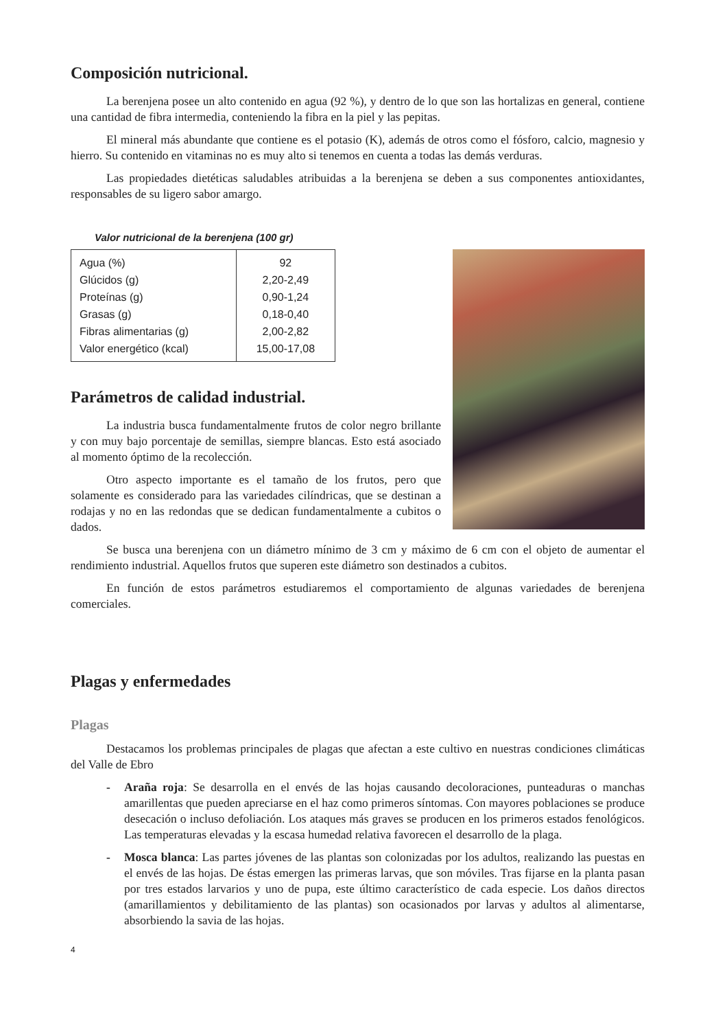Composición nutricional.
La berenjena posee un alto contenido en agua (92 %), y dentro de lo que son las hortalizas en general, contiene una cantidad de fibra intermedia, conteniendo la fibra en la piel y las pepitas.
El mineral más abundante que contiene es el potasio (K), además de otros como el fósforo, calcio, magnesio y hierro. Su contenido en vitaminas no es muy alto si tenemos en cuenta a todas las demás verduras.
Las propiedades dietéticas saludables atribuidas a la berenjena se deben a sus componentes antioxidantes, responsables de su ligero sabor amargo.
Valor nutricional de la berenjena (100 gr)
| Agua (%) | 92 |
| Glúcidos (g) | 2,20-2,49 |
| Proteínas (g) | 0,90-1,24 |
| Grasas (g) | 0,18-0,40 |
| Fibras alimentarias (g) | 2,00-2,82 |
| Valor energético (kcal) | 15,00-17,08 |
Parámetros de calidad industrial.
La industria busca fundamentalmente frutos de color negro brillante y con muy bajo porcentaje de semillas, siempre blancas. Esto está asociado al momento óptimo de la recolección.
Otro aspecto importante es el tamaño de los frutos, pero que solamente es considerado para las variedades cilíndricas, que se destinan a rodajas y no en las redondas que se dedican fundamentalmente a cubitos o dados.
Se busca una berenjena con un diámetro mínimo de 3 cm y máximo de 6 cm con el objeto de aumentar el rendimiento industrial. Aquellos frutos que superen este diámetro son destinados a cubitos.
En función de estos parámetros estudiaremos el comportamiento de algunas variedades de berenjena comerciales.
Plagas y enfermedades
Plagas
Destacamos los problemas principales de plagas que afectan a este cultivo en nuestras condiciones climáticas del Valle de Ebro
- Araña roja: Se desarrolla en el envés de las hojas causando decoloraciones, punteaduras o manchas amarillentas que pueden apreciarse en el haz como primeros síntomas. Con mayores poblaciones se produce desecación o incluso defoliación. Los ataques más graves se producen en los primeros estados fenológicos. Las temperaturas elevadas y la escasa humedad relativa favorecen el desarrollo de la plaga.
- Mosca blanca: Las partes jóvenes de las plantas son colonizadas por los adultos, realizando las puestas en el envés de las hojas. De éstas emergen las primeras larvas, que son móviles. Tras fijarse en la planta pasan por tres estados larvarios y uno de pupa, este último característico de cada especie. Los daños directos (amarillamientos y debilitamiento de las plantas) son ocasionados por larvas y adultos al alimentarse, absorbiendo la savia de las hojas.
4